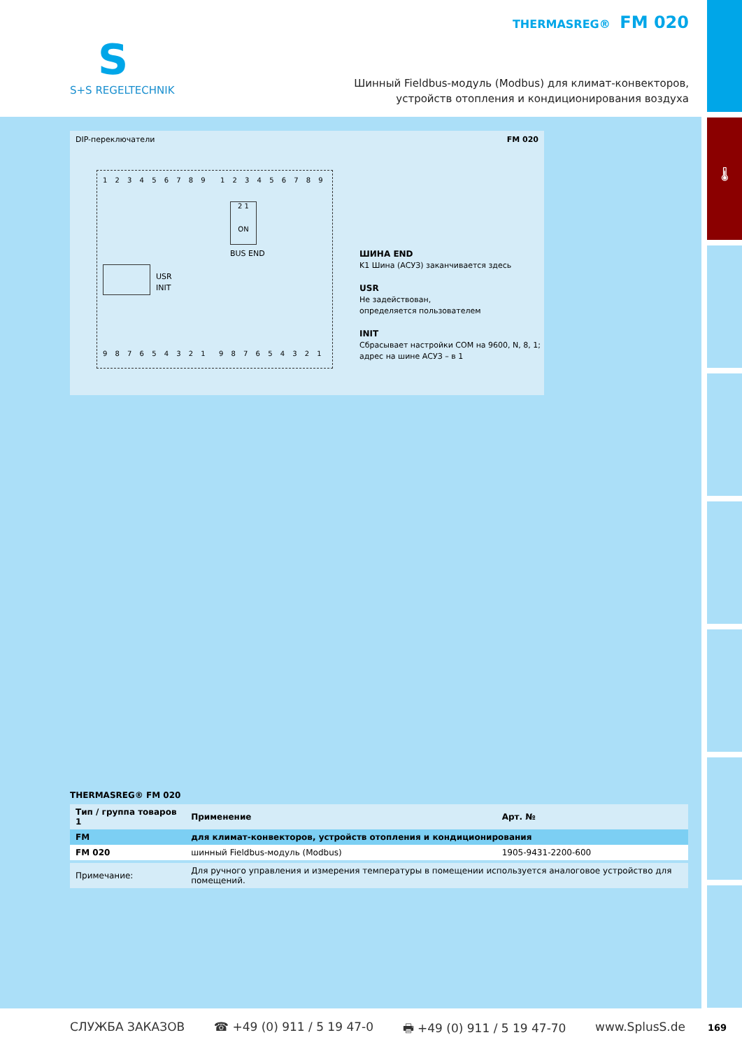🌡
S
S+S REGELTECHNIK
THERMASREG® FM 020
Шинный Fieldbus-модуль (Modbus) для климат-конвекторов,
устройств отопления и кондиционирования воздуха
DIP-переключатели FM 020
1 2 3 4 5 6 7 8 9 1 2 3 4 5 6 7 8 9
2 1
ON
BUS END
USR
INIT
9 8 7 6 5 4 3 2 1 9 8 7 6 5 4 3 2 1
ШИНА END
K1 Шина (АСУЗ) заканчивается здесь
USR
Не задействован,
определяется пользователем
INIT
Сбрасывает настройки COM на 9600, N, 8, 1;
адрес на шине АСУЗ – в 1
THERMASREG® FM 020
| Тип / группа товаров 1 | Применение | Арт. № |
| --- | --- | --- |
| FM | для климат-конвекторов, устройств отопления и кондиционирования | |
| FM 020 | шинный Fieldbus-модуль (Modbus) | 1905-9431-2200-600 |
| Примечание: | Для ручного управления и измерения температуры в помещении используется аналоговое устройство для помещений. | |
СЛУЖБА ЗАКАЗОВ ☎ +49 (0) 911 / 5 19 47-0 🖶 +49 (0) 911 / 5 19 47-70 www.SplusS.de 169